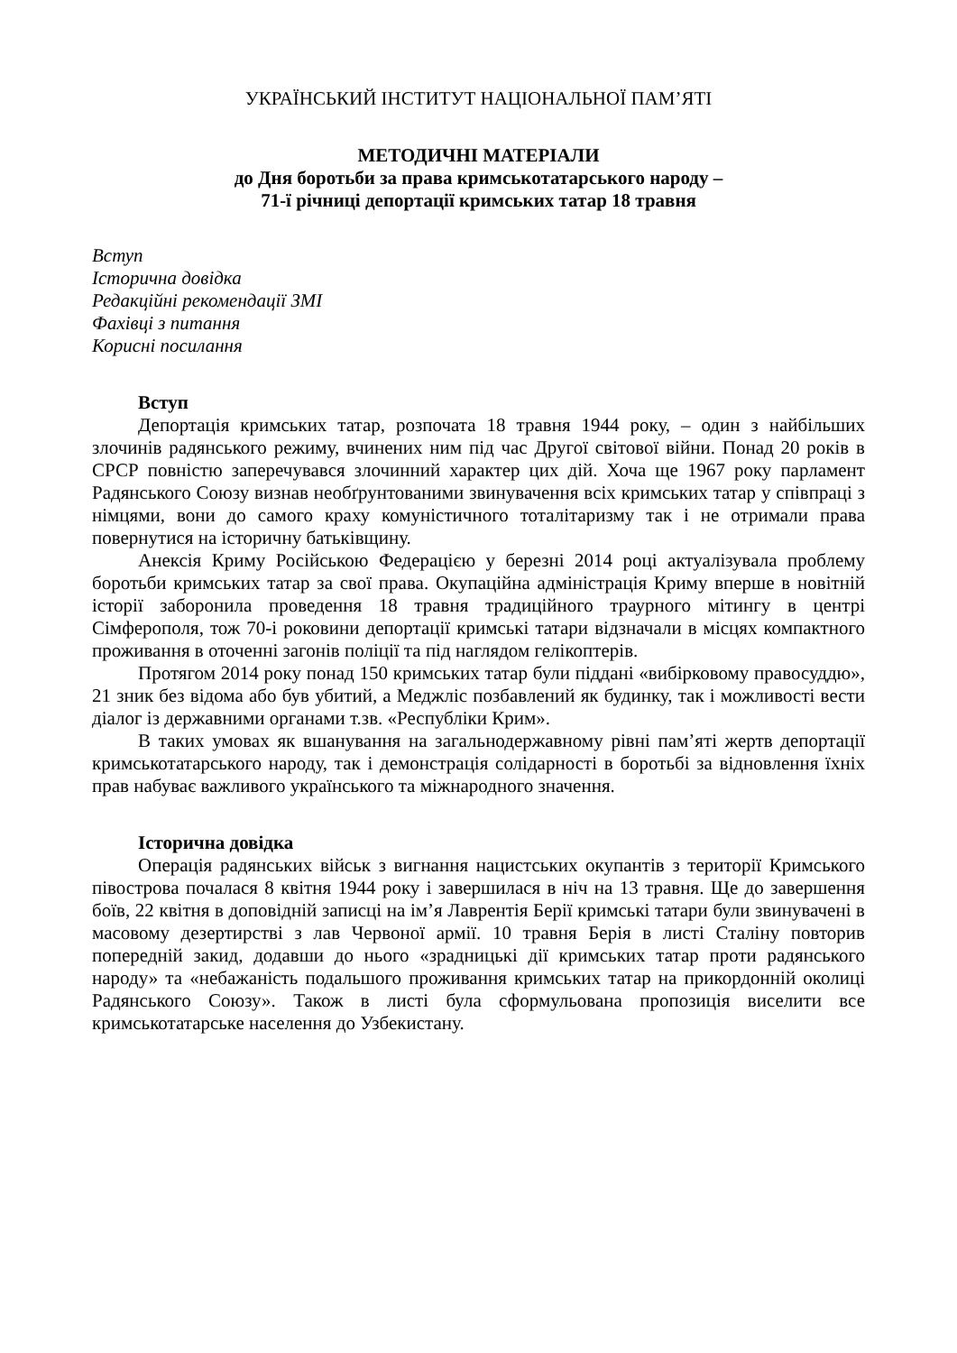УКРАЇНСЬКИЙ ІНСТИТУТ НАЦІОНАЛЬНОЇ ПАМ’ЯТІ
МЕТОДИЧНІ МАТЕРІАЛИ
до Дня боротьби за права кримськотатарського народу –
71-ї річниці депортації кримських татар 18 травня
Вступ
Історична довідка
Редакційні рекомендації ЗМІ
Фахівці з питання
Корисні посилання
Вступ
Депортація кримських татар, розпочата 18 травня 1944 року, – один з найбільших злочинів радянського режиму, вчинених ним під час Другої світової війни. Понад 20 років в СРСР повністю заперечувався злочинний характер цих дій. Хоча ще 1967 року парламент Радянського Союзу визнав необґрунтованими звинувачення всіх кримських татар у співпраці з німцями, вони до самого краху комуністичного тоталітаризму так і не отримали права повернутися на історичну батьківщину.
Анексія Криму Російською Федерацією у березні 2014 році актуалізувала проблему боротьби кримських татар за свої права. Окупаційна адміністрація Криму вперше в новітній історії заборонила проведення 18 травня традиційного траурного мітингу в центрі Сімферополя, тож 70-і роковини депортації кримські татари відзначали в місцях компактного проживання в оточенні загонів поліції та під наглядом гелікоптерів.
Протягом 2014 року понад 150 кримських татар були піддані «вибірковому правосуддю», 21 зник без відома або був убитий, а Меджліс позбавлений як будинку, так і можливості вести діалог із державними органами т.зв. «Республіки Крим».
В таких умовах як вшанування на загальнодержавному рівні пам’яті жертв депортації кримськотатарського народу, так і демонстрація солідарності в боротьбі за відновлення їхніх прав набуває важливого українського та міжнародного значення.
Історична довідка
Операція радянських військ з вигнання нацистських окупантів з території Кримського півострова почалася 8 квітня 1944 року і завершилася в ніч на 13 травня. Ще до завершення боїв, 22 квітня в доповідній записці на ім’я Лаврентія Берії кримські татари були звинувачені в масовому дезертирстві з лав Червоної армії. 10 травня Берія в листі Сталіну повторив попередній закид, додавши до нього «зрадницькі дії кримських татар проти радянського народу» та «небажаність подальшого проживання кримських татар на прикордонній околиці Радянського Союзу». Також в листі була сформульована пропозиція виселити все кримськотатарське населення до Узбекистану.